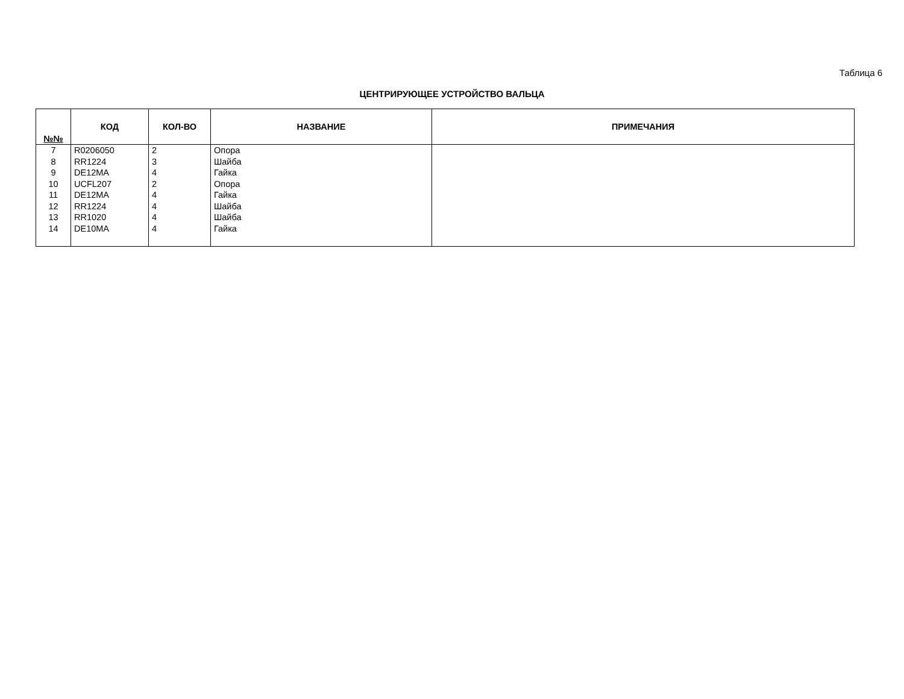Таблица 6
ЦЕНТРИРУЮЩЕЕ УСТРОЙСТВО ВАЛЬЦА
| №№ | КОД | КОЛ-ВО | НАЗВАНИЕ | ПРИМЕЧАНИЯ |
| --- | --- | --- | --- | --- |
| 7 | R0206050 | 2 | Опора | |
| 8 | RR1224 | 3 | Шайба | |
| 9 | DE12MA | 4 | Гайка | |
| 10 | UCFL207 | 2 | Опора | |
| 11 | DE12MA | 4 | Гайка | |
| 12 | RR1224 | 4 | Шайба | |
| 13 | RR1020 | 4 | Шайба | |
| 14 | DE10MA | 4 | Гайка | |